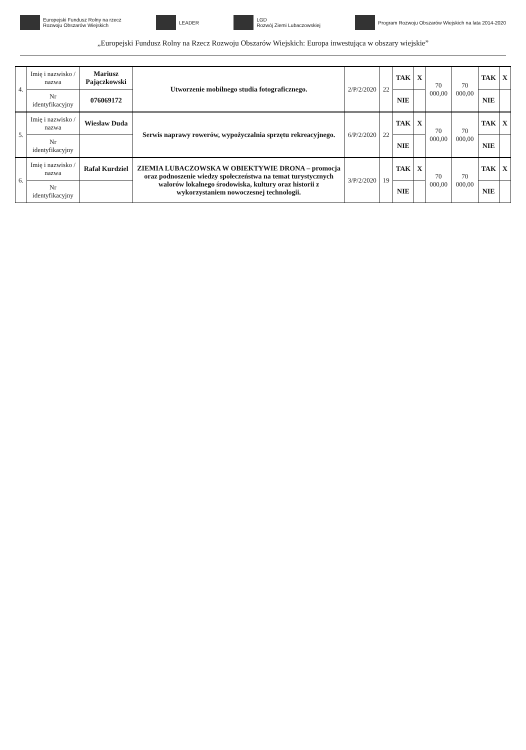Europejski Fundusz Rolny na rzecz
Rozwoju Obszarów Wiejskich
LEADER
LGD
Rozwój Ziemi Lubaczowskiej
Program Rozwoju Obszarów Wiejskich na lata 2014-2020
„Europejski Fundusz Rolny na Rzecz Rozwoju Obszarów Wiejskich: Europa inwestująca w obszary wiejskie”
| 4. | Imię i nazwisko / nazwa | Mariusz Pajączkowski | Utworzenie mobilnego studia fotograficznego. | 2/P/2/2020 | 22 | TAK | X | 70 000,00 | 70 000,00 | TAK | X |
| | Nr identyfikacyjny | 076069172 | | | | NIE | | | | NIE | |
| 5. | Imię i nazwisko / nazwa | Wiesław Duda | Serwis naprawy rowerów, wypożyczalnia sprzętu rekreacyjnego. | 6/P/2/2020 | 22 | TAK | X | 70 000,00 | 70 000,00 | TAK | X |
| | Nr identyfikacyjny | | | | | NIE | | | | NIE | |
| 6. | Imię i nazwisko / nazwa | Rafał Kurdziel | ZIEMIA LUBACZOWSKA W OBIEKTYWIE DRONA – promocja oraz podnoszenie wiedzy społeczeństwa na temat turystycznych walorów lokalnego środowiska, kultury oraz historii z wykorzystaniem nowoczesnej technologii. | 3/P/2/2020 | 19 | TAK | X | 70 000,00 | 70 000,00 | TAK | X |
| | Nr identyfikacyjny | | | | | NIE | | | | NIE | |